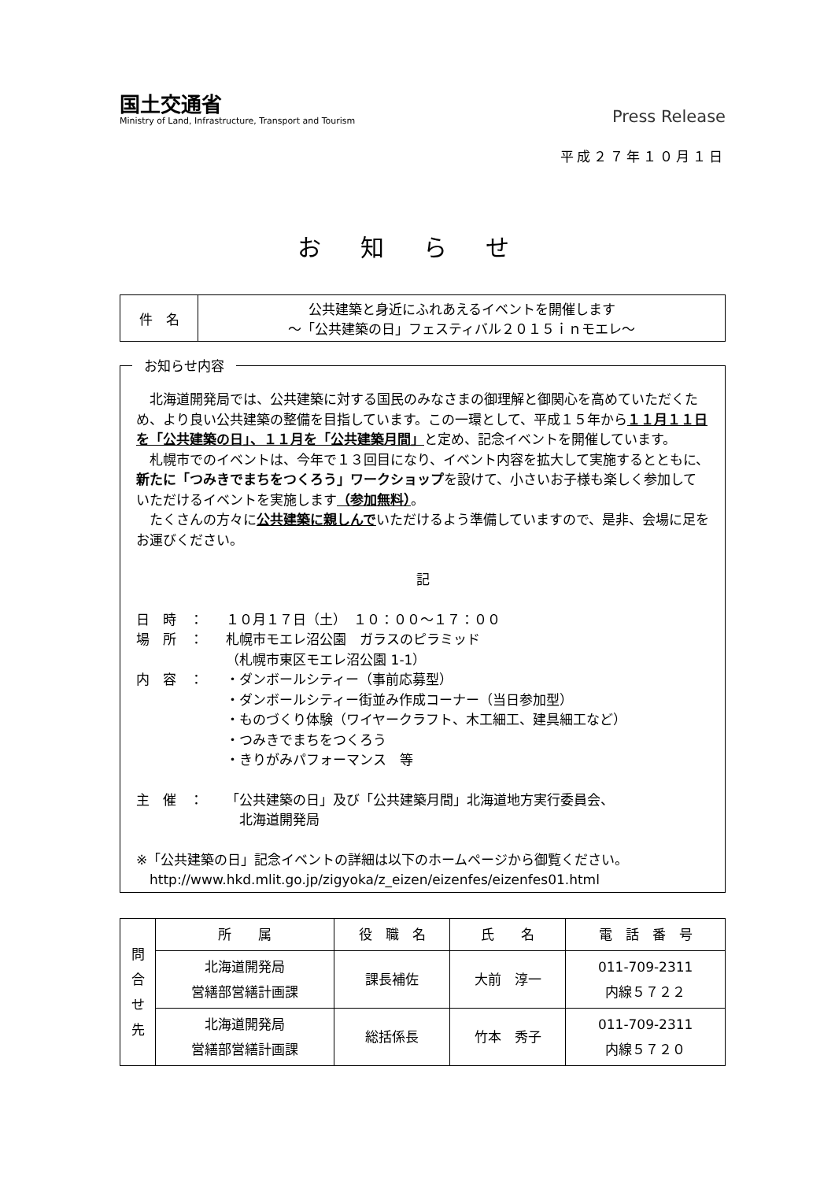国土交通省
Ministry of Land, Infrastructure, Transport and Tourism
Press Release
平成２７年１０月１日
お知らせ
| 件 名 | 公共建築と身近にふれあえるイベントを開催します ～「公共建築の日」フェスティバル２０１５ｉｎモエレ～ |
お知らせ内容
　北海道開発局では、公共建築に対する国民のみなさまの御理解と御関心を高めていただくため、より良い公共建築の整備を目指しています。この一環として、平成１５年から１１月１１日を「公共建築の日」、１１月を「公共建築月間」と定め、記念イベントを開催しています。
　札幌市でのイベントは、今年で１３回目になり、イベント内容を拡大して実施するとともに、新たに「つみきでまちをつくろう」ワークショップを設けて、小さいお子様も楽しく参加していただけるイベントを実施します（参加無料）。
　たくさんの方々に公共建築に親しんでいただけるよう準備していますので、是非、会場に足をお運びください。
記
日　時　： １０月１７日（土）　１０：００～１７：００
場　所　： 札幌市モエレ沼公園　ガラスのピラミッド
（札幌市東区モエレ沼公園 1-1）
内　容　： ・ダンボールシティー（事前応募型）
・ダンボールシティー街並み作成コーナー（当日参加型）
・ものづくり体験（ワイヤークラフト、木工細工、建具細工など）
・つみきでまちをつくろう
・きりがみパフォーマンス　等
主　催　： 「公共建築の日」及び「公共建築月間」北海道地方実行委員会、
　北海道開発局
※「公共建築の日」記念イベントの詳細は以下のホームページから御覧ください。
　http://www.hkd.mlit.go.jp/zigyoka/z_eizen/eizenfes/eizenfes01.html
| 問 合 せ 先 | 所 属 | 役 職 名 | 氏 名 | 電 話 番 号 |
| | 北海道開発局 営繕部営繕計画課 | 課長補佐 | 大前 淳一 | 011-709-2311 内線５７２２ |
| | 北海道開発局 営繕部営繕計画課 | 総括係長 | 竹本 秀子 | 011-709-2311 内線５７２０ |